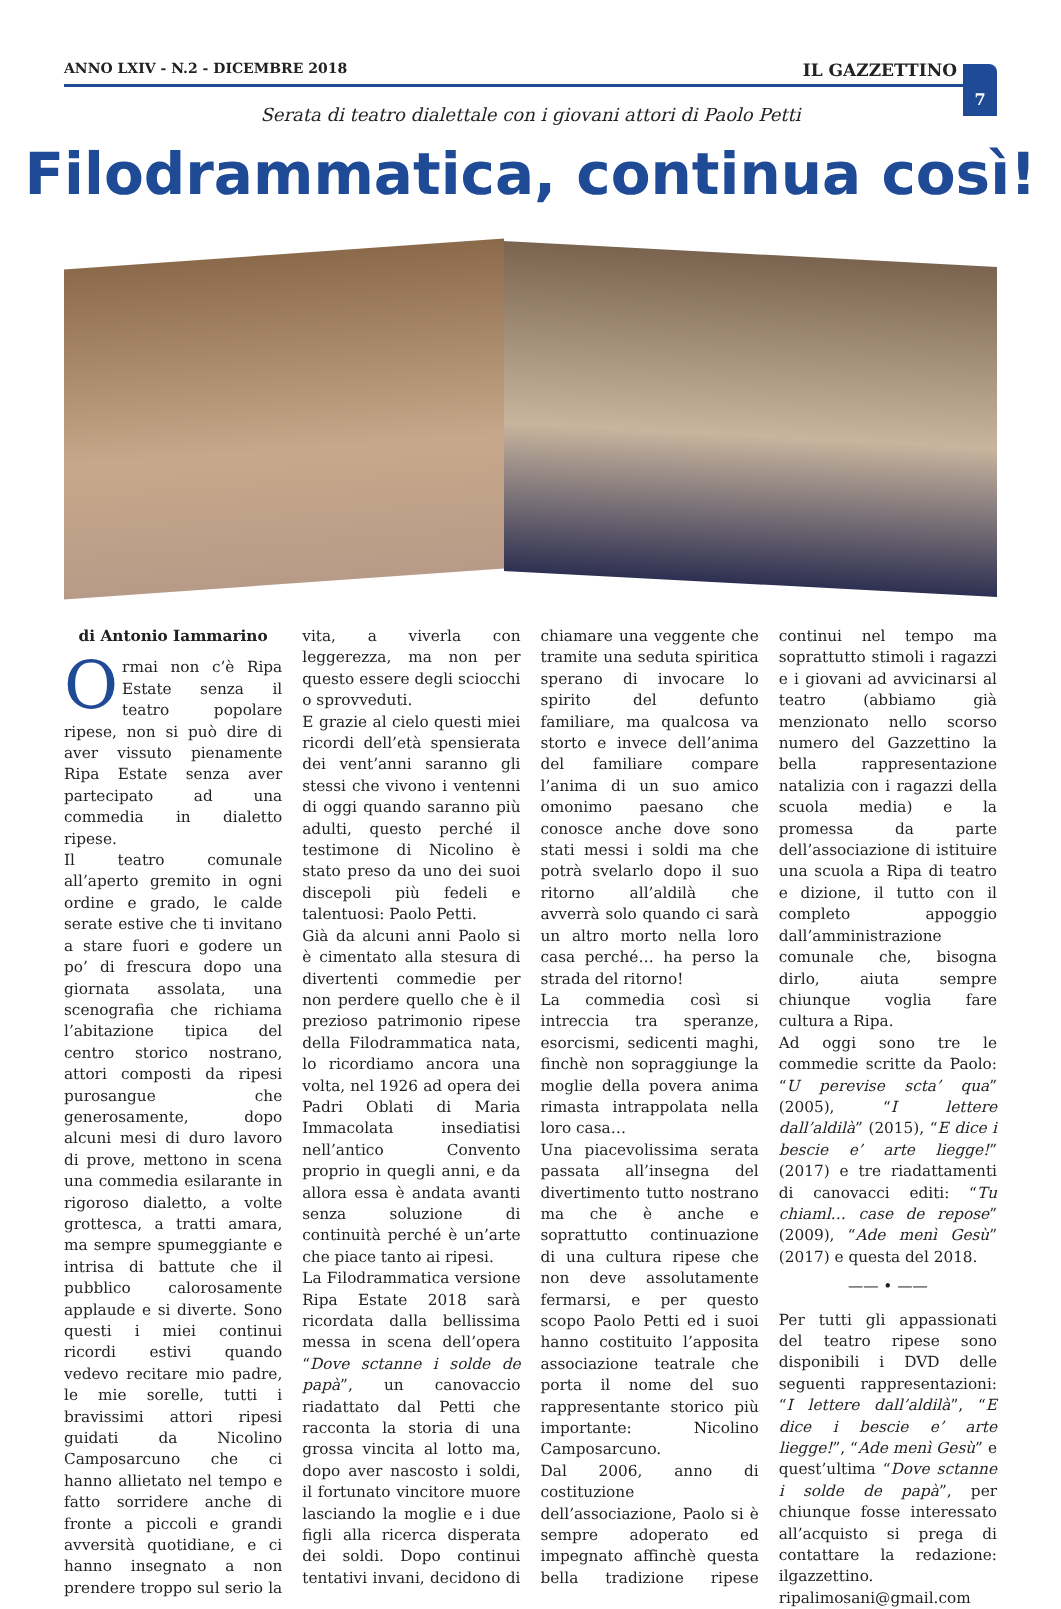ANNO LXIV - N.2 - DICEMBRE 2018 IL GAZZETTINO
7
Serata di teatro dialettale con i giovani attori di Paolo Petti
Filodrammatica, continua così!
di Antonio Iammarino
Ormai non c’è Ripa Estate senza il teatro popolare ripese, non si può dire di aver vissuto pienamente Ripa Estate senza aver partecipato ad una commedia in dialetto ripese.
Il teatro comunale all’aperto gremito in ogni ordine e grado, le calde serate estive che ti invitano a stare fuori e godere un po’ di frescura dopo una giornata assolata, una scenografia che richiama l’abitazione tipica del centro storico nostrano, attori composti da ripesi purosangue che generosamente, dopo alcuni mesi di duro lavoro di prove, mettono in scena una commedia esilarante in rigoroso dialetto, a volte grottesca, a tratti amara, ma sempre spumeggiante e intrisa di battute che il pubblico calorosamente applaude e si diverte. Sono questi i miei continui ricordi estivi quando vedevo recitare mio padre, le mie sorelle, tutti i bravissimi attori ripesi guidati da Nicolino Camposarcuno che ci hanno allietato nel tempo e fatto sorridere anche di fronte a piccoli e grandi avversità quotidiane, e ci hanno insegnato a non prendere troppo sul serio la vita, a viverla con leggerezza, ma non per questo essere degli sciocchi o sprovveduti.
E grazie al cielo questi miei ricordi dell’età spensierata dei vent’anni saranno gli stessi che vivono i ventenni di oggi quando saranno più adulti, questo perché il testimone di Nicolino è stato preso da uno dei suoi discepoli più fedeli e talentuosi: Paolo Petti.
Già da alcuni anni Paolo si è cimentato alla stesura di divertenti commedie per non perdere quello che è il prezioso patrimonio ripese della Filodrammatica nata, lo ricordiamo ancora una volta, nel 1926 ad opera dei Padri Oblati di Maria Immacolata insediatisi nell’antico Convento proprio in quegli anni, e da allora essa è andata avanti senza soluzione di continuità perché è un’arte che piace tanto ai ripesi.
La Filodrammatica versione Ripa Estate 2018 sarà ricordata dalla bellissima messa in scena dell’opera “Dove sctanne i solde de papà”, un canovaccio riadattato dal Petti che racconta la storia di una grossa vincita al lotto ma, dopo aver nascosto i soldi, il fortunato vincitore muore lasciando la moglie e i due figli alla ricerca disperata dei soldi. Dopo continui tentativi invani, decidono di chiamare una veggente che tramite una seduta spiritica sperano di invocare lo spirito del defunto familiare, ma qualcosa va storto e invece dell’anima del familiare compare l’anima di un suo amico omonimo paesano che conosce anche dove sono stati messi i soldi ma che potrà svelarlo dopo il suo ritorno all’aldilà che avverrà solo quando ci sarà un altro morto nella loro casa perché… ha perso la strada del ritorno!
La commedia così si intreccia tra speranze, esorcismi, sedicenti maghi, finchè non sopraggiunge la moglie della povera anima rimasta intrappolata nella loro casa…
Una piacevolissima serata passata all’insegna del divertimento tutto nostrano ma che è anche e soprattutto continuazione di una cultura ripese che non deve assolutamente fermarsi, e per questo scopo Paolo Petti ed i suoi hanno costituito l’apposita associazione teatrale che porta il nome del suo rappresentante storico più importante: Nicolino Camposarcuno.
Dal 2006, anno di costituzione dell’associazione, Paolo si è sempre adoperato ed impegnato affinchè questa bella tradizione ripese continui nel tempo ma soprattutto stimoli i ragazzi e i giovani ad avvicinarsi al teatro (abbiamo già menzionato nello scorso numero del Gazzettino la bella rappresentazione natalizia con i ragazzi della scuola media) e la promessa da parte dell’associazione di istituire una scuola a Ripa di teatro e dizione, il tutto con il completo appoggio dall’amministrazione comunale che, bisogna dirlo, aiuta sempre chiunque voglia fare cultura a Ripa.
Ad oggi sono tre le commedie scritte da Paolo: “U perevise scta’ qua” (2005), “I lettere dall’aldilà” (2015), “E dice i bescie e’ arte liegge!” (2017) e tre riadattamenti di canovacci editi: “Tu chiaml… case de repose” (2009), “Ade menì Gesù” (2017) e questa del 2018.
—— • ——
Per tutti gli appassionati del teatro ripese sono disponibili i DVD delle seguenti rappresentazioni: “I lettere dall’aldilà”, “E dice i bescie e’ arte liegge!”, “Ade menì Gesù” e quest’ultima “Dove sctanne i solde de papà”, per chiunque fosse interessato all’acquisto si prega di contattare la redazione: ilgazzettino. ripalimosani@gmail.com